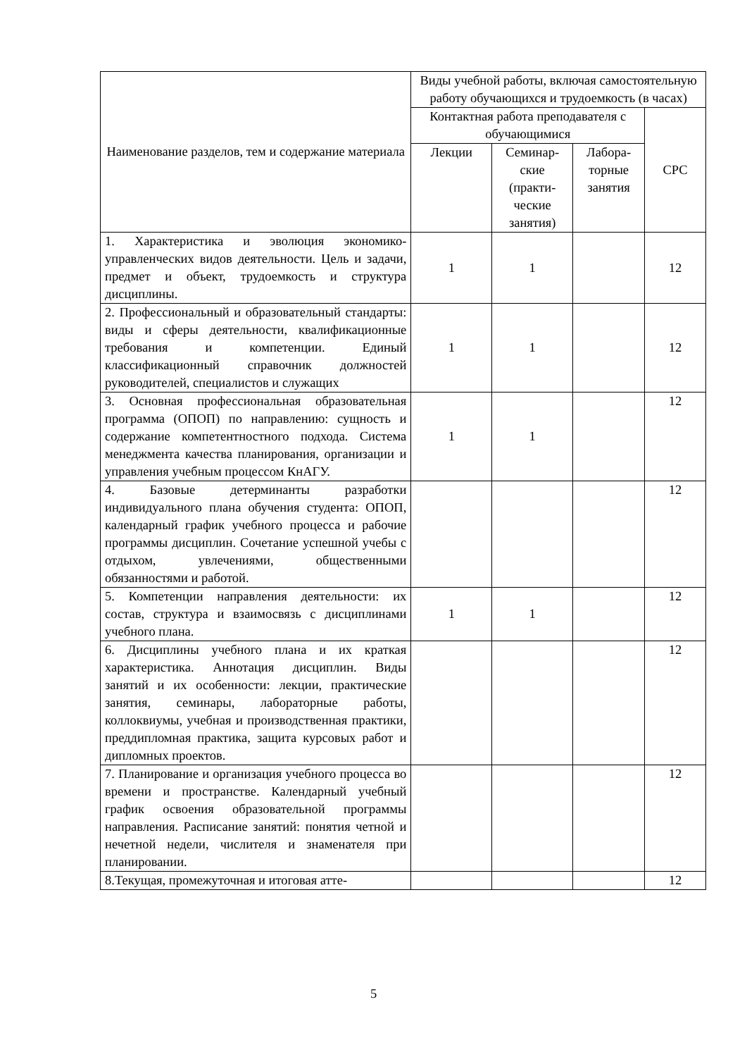| Наименование разделов, тем и содержание материала | Виды учебной работы, включая самостоятельную работу обучающихся и трудоемкость (в часах) | | | |
| --- | --- | --- | --- | --- |
| | Контактная работа преподавателя с обучающимися | | | СРС |
| | Лекции | Семинар-ские (практи-ческие занятия) | Лабора-торные занятия | |
| 1. Характеристика и эволюция экономико-управленческих видов деятельности. Цель и задачи, предмет и объект, трудоемкость и структура дисциплины. | 1 | 1 | | 12 |
| 2. Профессиональный и образовательный стандарты: виды и сферы деятельности, квалификационные требования и компетенции. Единый классификационный справочник должностей руководителей, специалистов и служащих | 1 | 1 | | 12 |
| 3. Основная профессиональная образовательная программа (ОПОП) по направлению: сущность и содержание компетентностного подхода. Система менеджмента качества планирования, организации и управления учебным процессом КнАГУ. | 1 | 1 | | 12 |
| 4. Базовые детерминанты разработки индивидуального плана обучения студента: ОПОП, календарный график учебного процесса и рабочие программы дисциплин. Сочетание успешной учебы с отдыхом, увлечениями, общественными обязанностями и работой. | | | | 12 |
| 5. Компетенции направления деятельности: их состав, структура и взаимосвязь с дисциплинами учебного плана. | 1 | 1 | | 12 |
| 6. Дисциплины учебного плана и их краткая характеристика. Аннотация дисциплин. Виды занятий и их особенности: лекции, практические занятия, семинары, лабораторные работы, коллоквиумы, учебная и производственная практики, преддипломная практика, защита курсовых работ и дипломных проектов. | | | | 12 |
| 7. Планирование и организация учебного процесса во времени и пространстве. Календарный учебный график освоения образовательной программы направления. Расписание занятий: понятия четной и нечетной недели, числителя и знаменателя при планировании. | | | | 12 |
| 8.Текущая, промежуточная и итоговая атте- | | | | 12 |
5